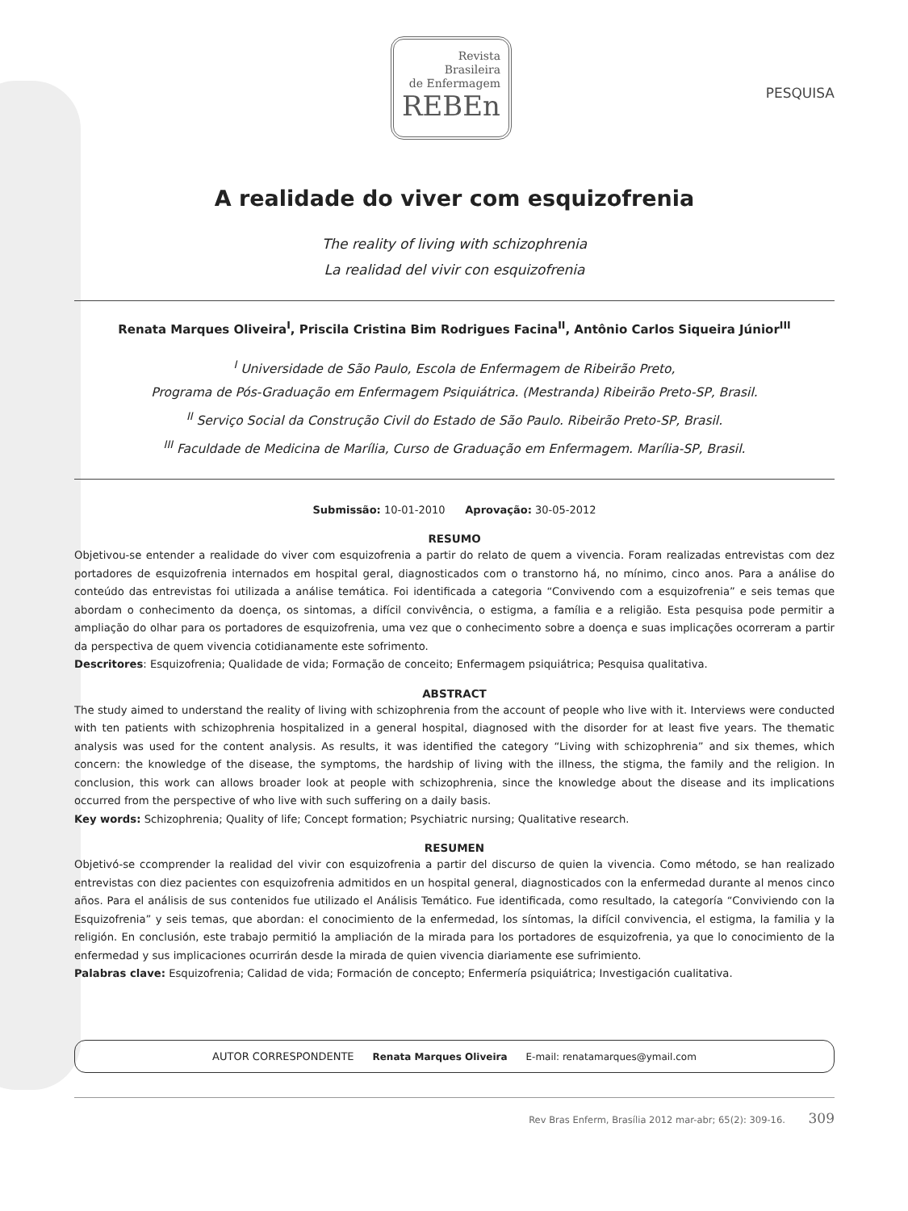Revista
Brasileira
de Enfermagem
REBEn
PESQUISA
A realidade do viver com esquizofrenia
The reality of living with schizophrenia
La realidad del vivir con esquizofrenia
Renata Marques Oliveira<sup>I</sup>, Priscila Cristina Bim Rodrigues Facina<sup>II</sup>, Antônio Carlos Siqueira Júnior<sup>III</sup>
<sup>I</sup> Universidade de São Paulo, Escola de Enfermagem de Ribeirão Preto,
Programa de Pós-Graduação em Enfermagem Psiquiátrica. (Mestranda) Ribeirão Preto-SP, Brasil.
<sup>II</sup> Serviço Social da Construção Civil do Estado de São Paulo. Ribeirão Preto-SP, Brasil.
<sup>III</sup> Faculdade de Medicina de Marília, Curso de Graduação em Enfermagem. Marília-SP, Brasil.
Submissão: 10-01-2010 Aprovação: 30-05-2012
RESUMO
Objetivou-se entender a realidade do viver com esquizofrenia a partir do relato de quem a vivencia. Foram realizadas entrevistas com dez portadores de esquizofrenia internados em hospital geral, diagnosticados com o transtorno há, no mínimo, cinco anos. Para a análise do conteúdo das entrevistas foi utilizada a análise temática. Foi identificada a categoria “Convivendo com a esquizofrenia” e seis temas que abordam o conhecimento da doença, os sintomas, a difícil convivência, o estigma, a família e a religião. Esta pesquisa pode permitir a ampliação do olhar para os portadores de esquizofrenia, uma vez que o conhecimento sobre a doença e suas implicações ocorreram a partir da perspectiva de quem vivencia cotidianamente este sofrimento.
Descritores: Esquizofrenia; Qualidade de vida; Formação de conceito; Enfermagem psiquiátrica; Pesquisa qualitativa.
ABSTRACT
The study aimed to understand the reality of living with schizophrenia from the account of people who live with it. Interviews were conducted with ten patients with schizophrenia hospitalized in a general hospital, diagnosed with the disorder for at least five years. The thematic analysis was used for the content analysis. As results, it was identified the category “Living with schizophrenia” and six themes, which concern: the knowledge of the disease, the symptoms, the hardship of living with the illness, the stigma, the family and the religion. In conclusion, this work can allows broader look at people with schizophrenia, since the knowledge about the disease and its implications occurred from the perspective of who live with such suffering on a daily basis.
Key words: Schizophrenia; Quality of life; Concept formation; Psychiatric nursing; Qualitative research.
RESUMEN
Objetivó-se ccomprender la realidad del vivir con esquizofrenia a partir del discurso de quien la vivencia. Como método, se han realizado entrevistas con diez pacientes con esquizofrenia admitidos en un hospital general, diagnosticados con la enfermedad durante al menos cinco años. Para el análisis de sus contenidos fue utilizado el Análisis Temático. Fue identificada, como resultado, la categoría “Conviviendo con la Esquizofrenia” y seis temas, que abordan: el conocimiento de la enfermedad, los síntomas, la difícil convivencia, el estigma, la familia y la religión. En conclusión, este trabajo permitió la ampliación de la mirada para los portadores de esquizofrenia, ya que lo conocimiento de la enfermedad y sus implicaciones ocurrirán desde la mirada de quien vivencia diariamente ese sufrimiento.
Palabras clave: Esquizofrenia; Calidad de vida; Formación de concepto; Enfermería psiquiátrica; Investigación cualitativa.
AUTOR CORRESPONDENTE Renata Marques Oliveira E-mail: renatamarques@ymail.com
Rev Bras Enferm, Brasília 2012 mar-abr; 65(2): 309-16. 309